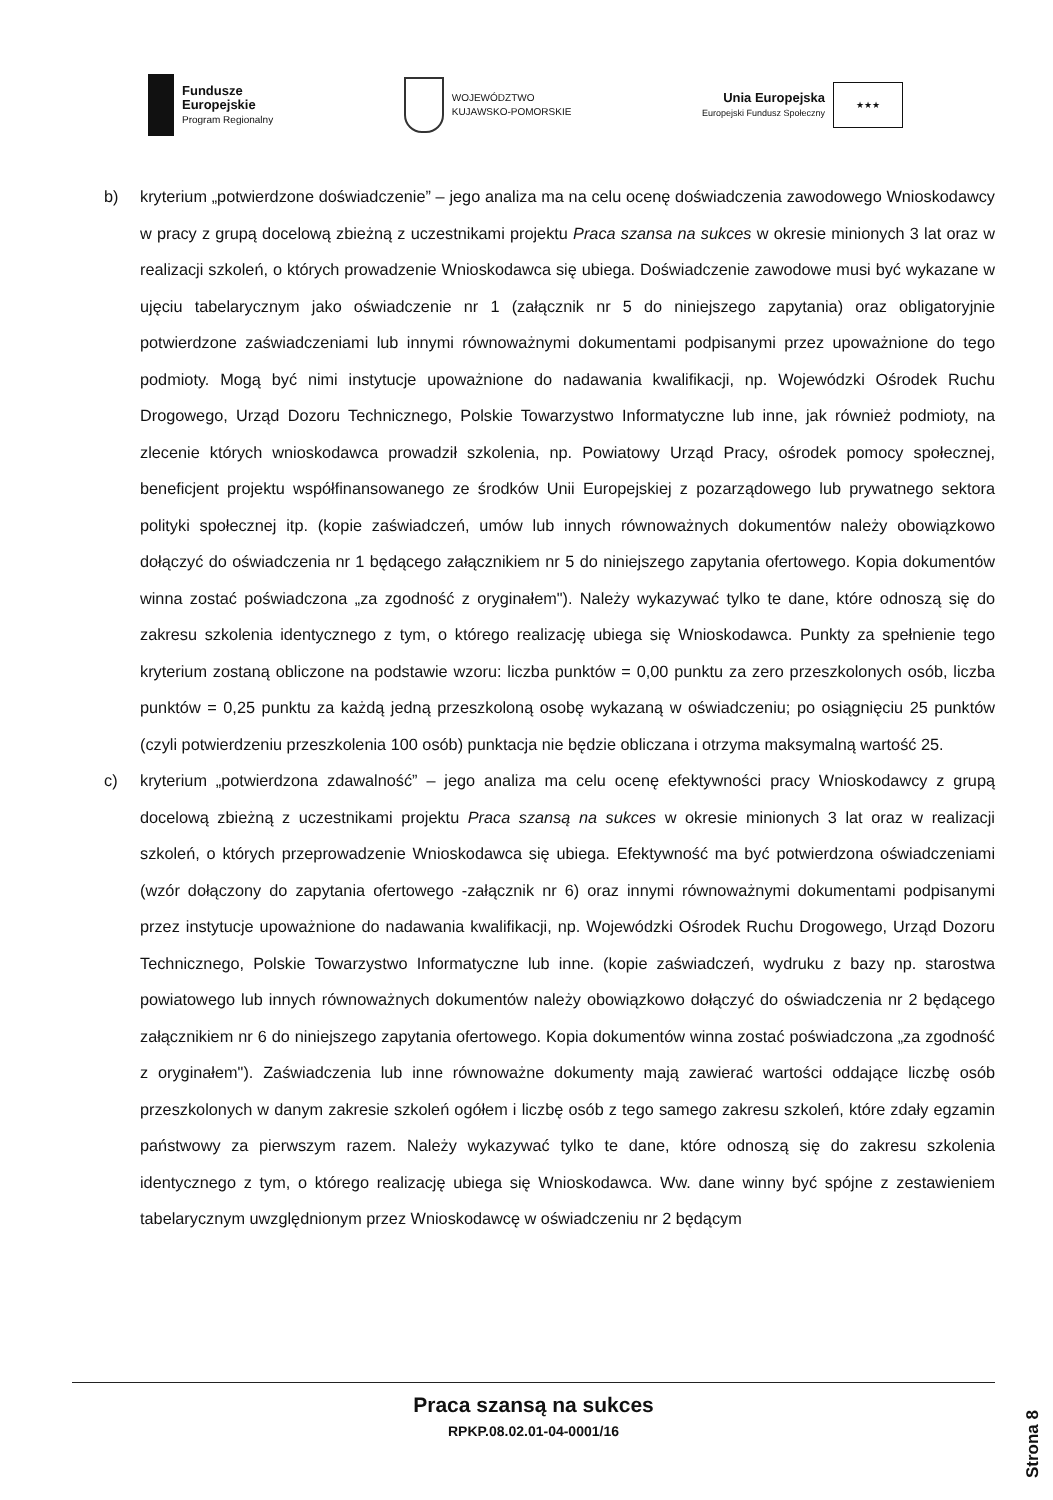Fundusze
Europejskie
Program Regionalny
WOJEWÓDZTWO
KUJAWSKO-POMORSKIE
Unia Europejska
Europejski Fundusz Społeczny
★★★
b) kryterium „potwierdzone doświadczenie” – jego analiza ma na celu ocenę doświadczenia zawodowego Wnioskodawcy w pracy z grupą docelową zbieżną z uczestnikami projektu Praca szansa na sukces w okresie minionych 3 lat oraz w realizacji szkoleń, o których prowadzenie Wnioskodawca się ubiega. Doświadczenie zawodowe musi być wykazane w ujęciu tabelarycznym jako oświadczenie nr 1 (załącznik nr 5 do niniejszego zapytania) oraz obligatoryjnie potwierdzone zaświadczeniami lub innymi równoważnymi dokumentami podpisanymi przez upoważnione do tego podmioty. Mogą być nimi instytucje upoważnione do nadawania kwalifikacji, np. Wojewódzki Ośrodek Ruchu Drogowego, Urząd Dozoru Technicznego, Polskie Towarzystwo Informatyczne lub inne, jak również podmioty, na zlecenie których wnioskodawca prowadził szkolenia, np. Powiatowy Urząd Pracy, ośrodek pomocy społecznej, beneficjent projektu współfinansowanego ze środków Unii Europejskiej z pozarządowego lub prywatnego sektora polityki społecznej itp. (kopie zaświadczeń, umów lub innych równoważnych dokumentów należy obowiązkowo dołączyć do oświadczenia nr 1 będącego załącznikiem nr 5 do niniejszego zapytania ofertowego. Kopia dokumentów winna zostać poświadczona „za zgodność z oryginałem"). Należy wykazywać tylko te dane, które odnoszą się do zakresu szkolenia identycznego z tym, o którego realizację ubiega się Wnioskodawca. Punkty za spełnienie tego kryterium zostaną obliczone na podstawie wzoru: liczba punktów = 0,00 punktu za zero przeszkolonych osób, liczba punktów = 0,25 punktu za każdą jedną przeszkoloną osobę wykazaną w oświadczeniu; po osiągnięciu 25 punktów (czyli potwierdzeniu przeszkolenia 100 osób) punktacja nie będzie obliczana i otrzyma maksymalną wartość 25.
c) kryterium „potwierdzona zdawalność” – jego analiza ma celu ocenę efektywności pracy Wnioskodawcy z grupą docelową zbieżną z uczestnikami projektu Praca szansą na sukces w okresie minionych 3 lat oraz w realizacji szkoleń, o których przeprowadzenie Wnioskodawca się ubiega. Efektywność ma być potwierdzona oświadczeniami (wzór dołączony do zapytania ofertowego -załącznik nr 6) oraz innymi równoważnymi dokumentami podpisanymi przez instytucje upoważnione do nadawania kwalifikacji, np. Wojewódzki Ośrodek Ruchu Drogowego, Urząd Dozoru Technicznego, Polskie Towarzystwo Informatyczne lub inne. (kopie zaświadczeń, wydruku z bazy np. starostwa powiatowego lub innych równoważnych dokumentów należy obowiązkowo dołączyć do oświadczenia nr 2 będącego załącznikiem nr 6 do niniejszego zapytania ofertowego. Kopia dokumentów winna zostać poświadczona „za zgodność z oryginałem"). Zaświadczenia lub inne równoważne dokumenty mają zawierać wartości oddające liczbę osób przeszkolonych w danym zakresie szkoleń ogółem i liczbę osób z tego samego zakresu szkoleń, które zdały egzamin państwowy za pierwszym razem. Należy wykazywać tylko te dane, które odnoszą się do zakresu szkolenia identycznego z tym, o którego realizację ubiega się Wnioskodawca. Ww. dane winny być spójne z zestawieniem tabelarycznym uwzględnionym przez Wnioskodawcę w oświadczeniu nr 2 będącym
Praca szansą na sukces
RPKP.08.02.01-04-0001/16
Strona 8